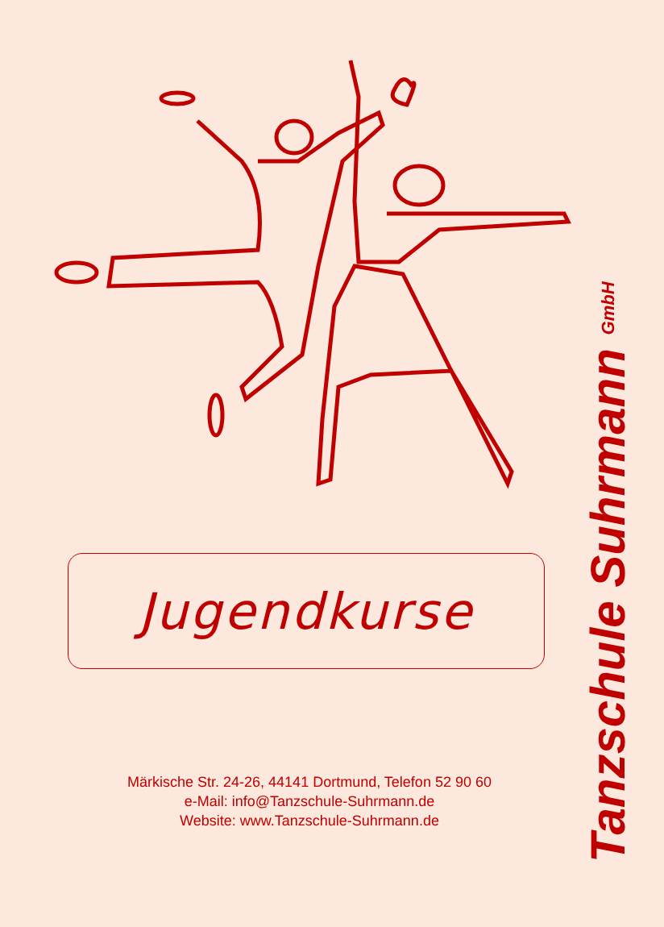Jugendkurse
Märkische Str. 24-26, 44141 Dortmund, Telefon 52 90 60
e-Mail: info@Tanzschule-Suhrmann.de
Website: www.Tanzschule-Suhrmann.de
Tanzschule Suhrmann GmbH